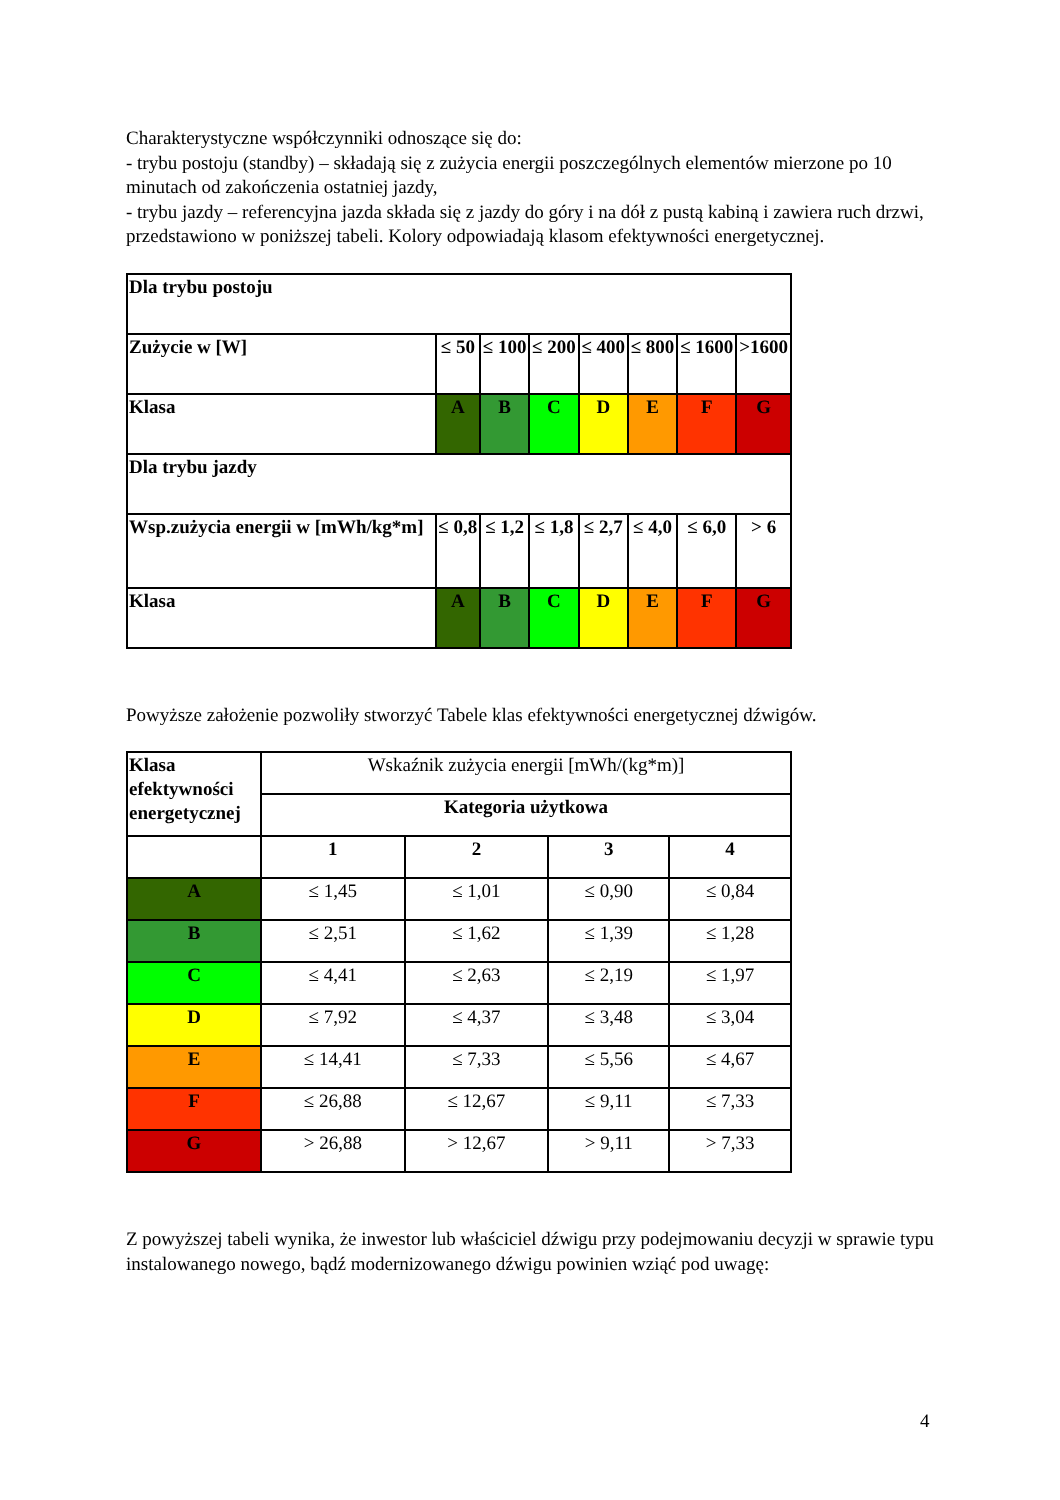Charakterystyczne współczynniki odnoszące się do:
- trybu postoju (standby) – składają się z zużycia energii poszczególnych elementów mierzone po 10 minutach od zakończenia ostatniej jazdy,
- trybu jazdy – referencyjna jazda składa się z jazdy do góry i na dół z pustą kabiną i zawiera ruch drzwi,
przedstawiono w poniższej tabeli. Kolory odpowiadają klasom efektywności energetycznej.
| Dla trybu postoju | | | | | | | |
| Zużycie w [W] | ≤ 50 | ≤ 100 | ≤ 200 | ≤ 400 | ≤ 800 | ≤ 1600 | >1600 |
| Klasa | A | B | C | D | E | F | G |
| Dla trybu jazdy | | | | | | | |
| Wsp.zużycia energii w [mWh/kg*m] | ≤ 0,8 | ≤ 1,2 | ≤ 1,8 | ≤ 2,7 | ≤ 4,0 | ≤ 6,0 | > 6 |
| Klasa | A | B | C | D | E | F | G |
Powyższe założenie pozwoliły stworzyć Tabele klas efektywności energetycznej dźwigów.
| Klasa efektywności energetycznej | Wskaźnik zużycia energii [mWh/(kg*m)] | | | |
| | Kategoria użytkowa | | | |
| | 1 | 2 | 3 | 4 |
| A | ≤ 1,45 | ≤ 1,01 | ≤ 0,90 | ≤ 0,84 |
| B | ≤ 2,51 | ≤ 1,62 | ≤ 1,39 | ≤ 1,28 |
| C | ≤ 4,41 | ≤ 2,63 | ≤ 2,19 | ≤ 1,97 |
| D | ≤ 7,92 | ≤ 4,37 | ≤ 3,48 | ≤ 3,04 |
| E | ≤ 14,41 | ≤ 7,33 | ≤ 5,56 | ≤ 4,67 |
| F | ≤ 26,88 | ≤ 12,67 | ≤ 9,11 | ≤ 7,33 |
| G | > 26,88 | > 12,67 | > 9,11 | > 7,33 |
Z powyższej tabeli wynika, że inwestor lub właściciel dźwigu przy podejmowaniu decyzji w sprawie typu instalowanego nowego, bądź modernizowanego dźwigu powinien wziąć pod uwagę:
4